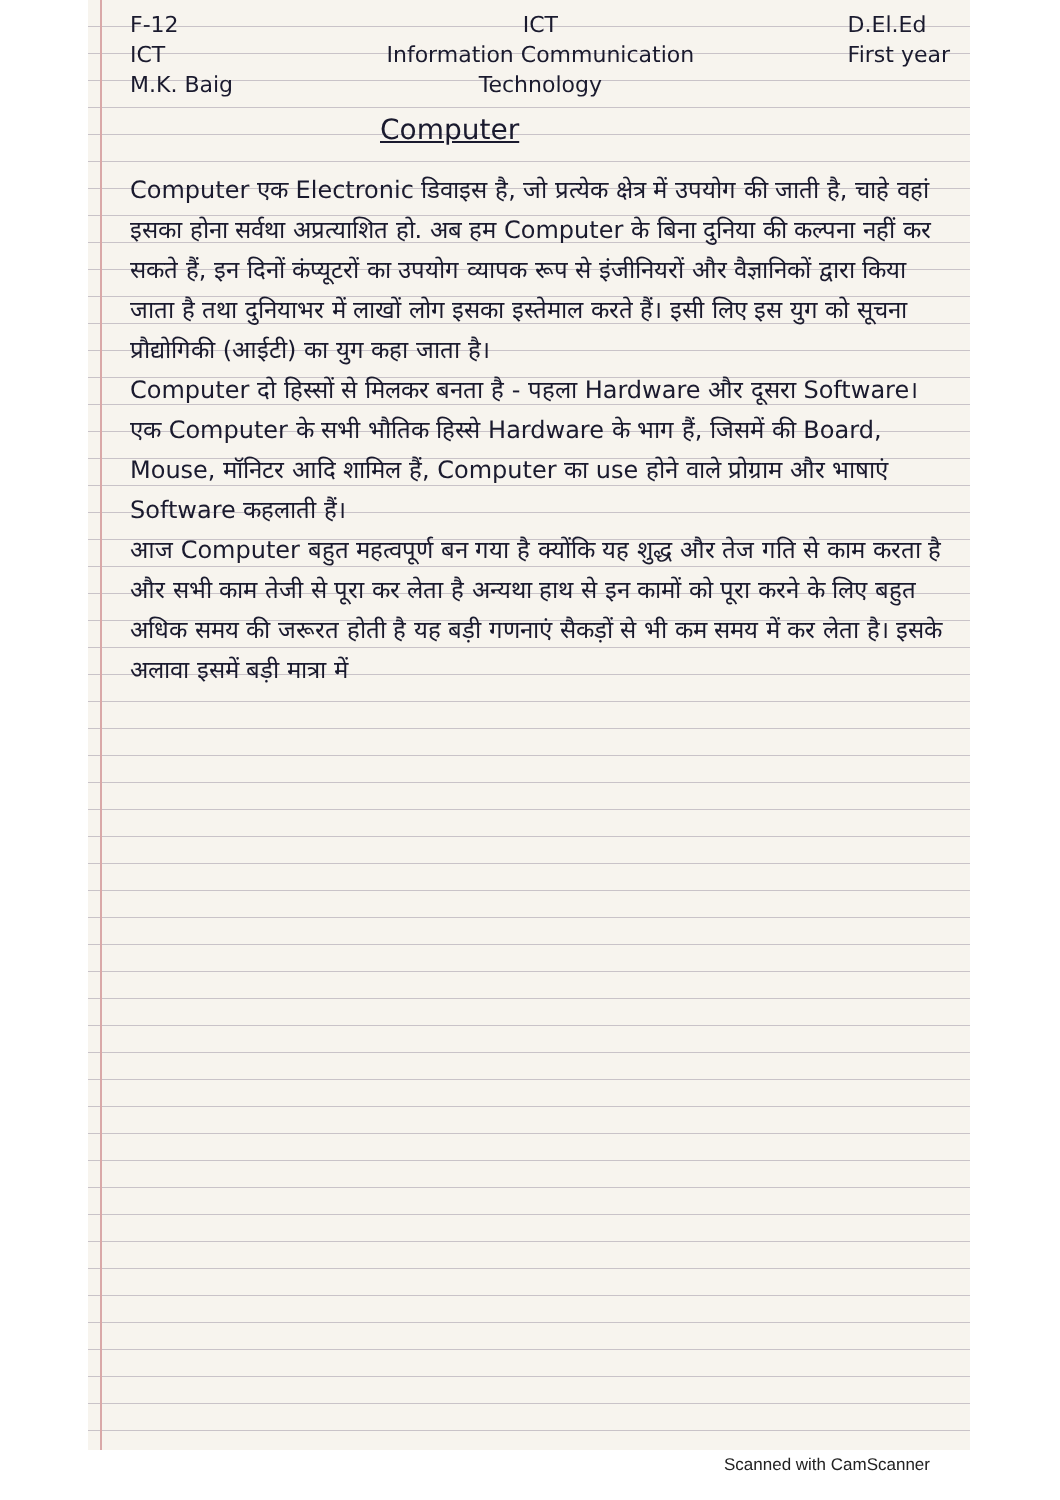F-12
ICT
M.K. Baig
ICT
Information Communication
Technology
D.El.Ed
First year
Computer
Computer एक Electronic डिवाइस है, जो प्रत्येक क्षेत्र में उपयोग की जाती है, चाहे वहां इसका होना सर्वथा अप्रत्याशित हो. अब हम Computer के बिना दुनिया की कल्पना नहीं कर सकते हैं, इन दिनों कंप्यूटरों का उपयोग व्यापक रूप से इंजीनियरों और वैज्ञानिकों द्वारा किया जाता है तथा दुनियाभर में लाखों लोग इसका इस्तेमाल करते हैं। इसी लिए इस युग को सूचना प्रौद्योगिकी (आईटी) का युग कहा जाता है।
Computer दो हिस्सों से मिलकर बनता है - पहला Hardware और दूसरा Software। एक Computer के सभी भौतिक हिस्से Hardware के भाग हैं, जिसमें की Board, Mouse, मॉनिटर आदि शामिल हैं, Computer का use होने वाले प्रोग्राम और भाषाएं Software कहलाती हैं।
आज Computer बहुत महत्वपूर्ण बन गया है क्योंकि यह शुद्ध और तेज गति से काम करता है और सभी काम तेजी से पूरा कर लेता है अन्यथा हाथ से इन कामों को पूरा करने के लिए बहुत अधिक समय की जरूरत होती है यह बड़ी गणनाएं सैकड़ों से भी कम समय में कर लेता है। इसके अलावा इसमें बड़ी मात्रा में
Scanned with CamScanner